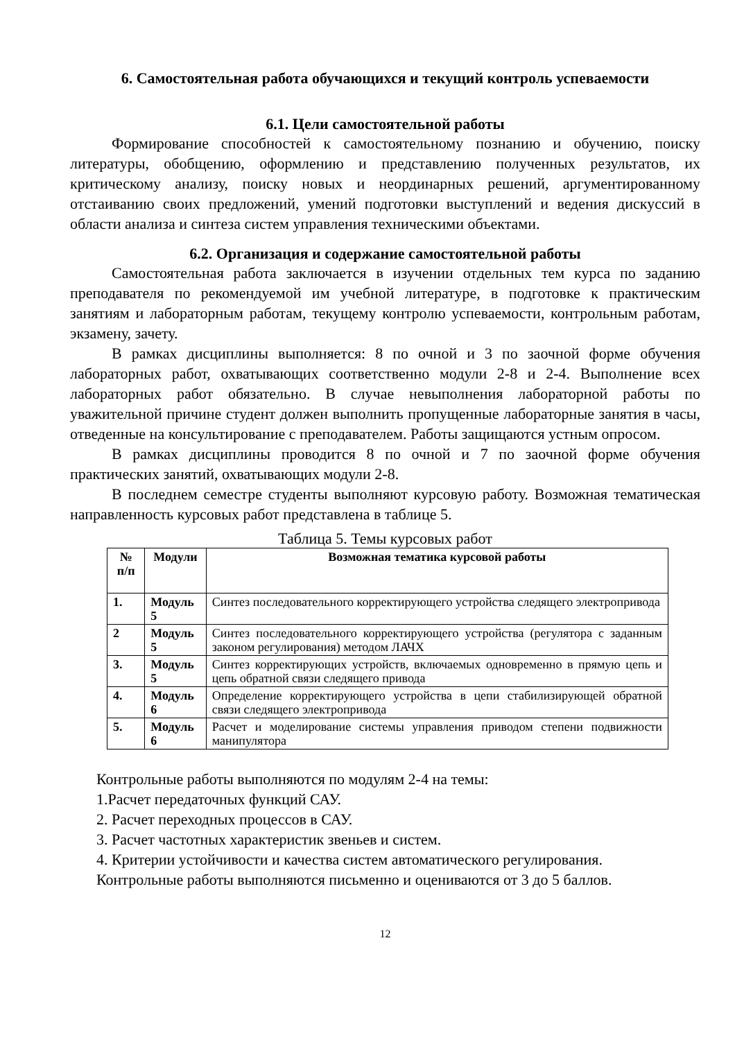6. Самостоятельная работа обучающихся и текущий контроль успеваемости
6.1. Цели самостоятельной работы
Формирование способностей к самостоятельному познанию и обучению, поиску литературы, обобщению, оформлению и представлению полученных результатов, их критическому анализу, поиску новых и неординарных решений, аргументированному отстаиванию своих предложений, умений подготовки выступлений и ведения дискуссий в области анализа и синтеза систем управления техническими объектами.
6.2. Организация и содержание самостоятельной работы
Самостоятельная работа заключается в изучении отдельных тем курса по заданию преподавателя по рекомендуемой им учебной литературе, в подготовке к практическим занятиям и лабораторным работам, текущему контролю успеваемости, контрольным работам, экзамену, зачету.
В рамках дисциплины выполняется: 8 по очной и 3 по заочной форме обучения лабораторных работ, охватывающих соответственно модули 2-8 и 2-4. Выполнение всех лабораторных работ обязательно. В случае невыполнения лабораторной работы по уважительной причине студент должен выполнить пропущенные лабораторные занятия в часы, отведенные на консультирование с преподавателем. Работы защищаются устным опросом.
В рамках дисциплины проводится 8 по очной и 7 по заочной форме обучения практических занятий, охватывающих модули 2-8.
В последнем семестре студенты выполняют курсовую работу. Возможная тематическая направленность курсовых работ представлена в таблице 5.
Таблица 5. Темы курсовых работ
| № п/п | Модули | Возможная тематика курсовой работы |
| --- | --- | --- |
| 1. | Модуль 5 | Синтез последовательного корректирующего устройства следящего электропривода |
| 2 | Модуль 5 | Синтез последовательного корректирующего устройства (регулятора с заданным законом регулирования) методом ЛАЧХ |
| 3. | Модуль 5 | Синтез корректирующих устройств, включаемых одновременно в прямую цепь и цепь обратной связи следящего привода |
| 4. | Модуль 6 | Определение корректирующего устройства в цепи стабилизирующей обратной связи следящего электропривода |
| 5. | Модуль 6 | Расчет и моделирование системы управления приводом степени подвижности манипулятора |
Контрольные работы выполняются по модулям 2-4 на темы:
1.Расчет передаточных функций САУ.
2. Расчет переходных процессов в САУ.
3. Расчет частотных характеристик звеньев и систем.
4. Критерии устойчивости и качества систем автоматического регулирования.
Контрольные работы выполняются письменно и оцениваются от 3 до 5 баллов.
12